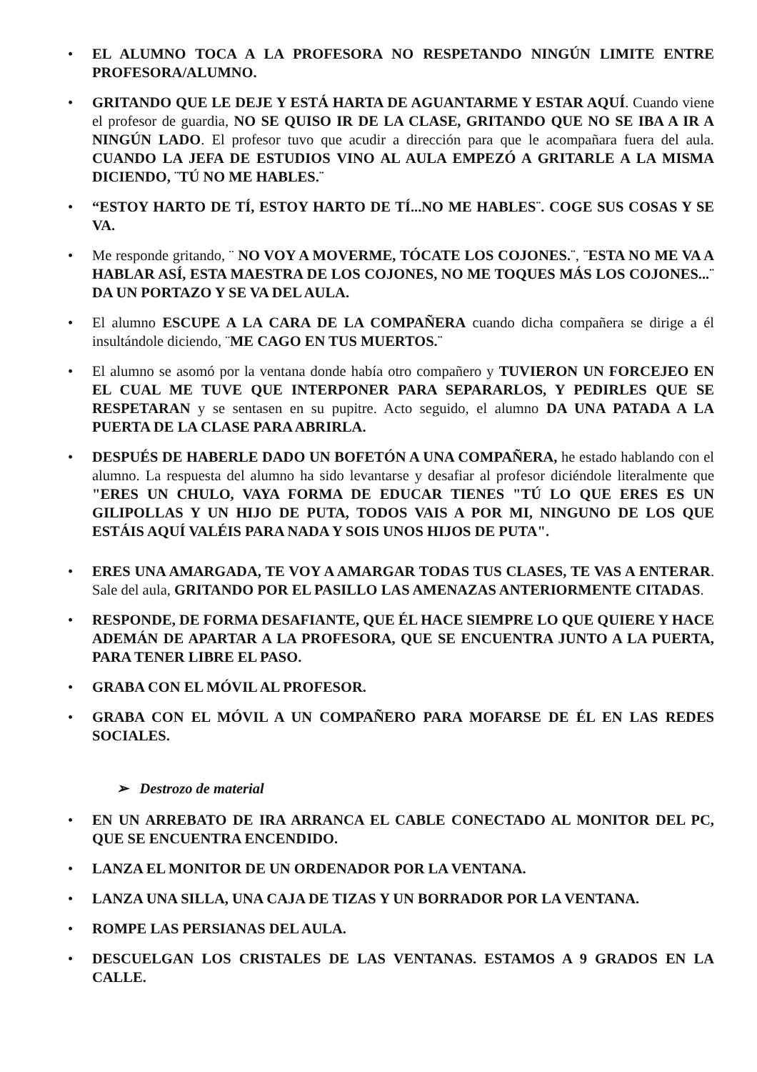• EL ALUMNO TOCA A LA PROFESORA NO RESPETANDO NINGÚN LIMITE ENTRE PROFESORA/ALUMNO.
• GRITANDO QUE LE DEJE Y ESTÁ HARTA DE AGUANTARME Y ESTAR AQUÍ. Cuando viene el profesor de guardia, NO SE QUISO IR DE LA CLASE, GRITANDO QUE NO SE IBA A IR A NINGÚN LADO. El profesor tuvo que acudir a dirección para que le acompañara fuera del aula. CUANDO LA JEFA DE ESTUDIOS VINO AL AULA EMPEZÓ A GRITARLE A LA MISMA DICIENDO, ¨TÚ NO ME HABLES.¨
• “ESTOY HARTO DE TÍ, ESTOY HARTO DE TÍ...NO ME HABLES¨. COGE SUS COSAS Y SE VA.
• Me responde gritando, ¨ NO VOY A MOVERME, TÓCATE LOS COJONES.¨, ¨ESTA NO ME VA A HABLAR ASÍ, ESTA MAESTRA DE LOS COJONES, NO ME TOQUES MÁS LOS COJONES...¨ DA UN PORTAZO Y SE VA DEL AULA.
• El alumno ESCUPE A LA CARA DE LA COMPAÑERA cuando dicha compañera se dirige a él insultándole diciendo, ¨ME CAGO EN TUS MUERTOS.¨
• El alumno se asomó por la ventana donde había otro compañero y TUVIERON UN FORCEJEO EN EL CUAL ME TUVE QUE INTERPONER PARA SEPARARLOS, Y PEDIRLES QUE SE RESPETARAN y se sentasen en su pupitre. Acto seguido, el alumno DA UNA PATADA A LA PUERTA DE LA CLASE PARA ABRIRLA.
• DESPUÉS DE HABERLE DADO UN BOFETÓN A UNA COMPAÑERA, he estado hablando con el alumno. La respuesta del alumno ha sido levantarse y desafiar al profesor diciéndole literalmente que "ERES UN CHULO, VAYA FORMA DE EDUCAR TIENES "TÚ LO QUE ERES ES UN GILIPOLLAS Y UN HIJO DE PUTA, TODOS VAIS A POR MI, NINGUNO DE LOS QUE ESTÁIS AQUÍ VALÉIS PARA NADA Y SOIS UNOS HIJOS DE PUTA".
• ERES UNA AMARGADA, TE VOY A AMARGAR TODAS TUS CLASES, TE VAS A ENTERAR. Sale del aula, GRITANDO POR EL PASILLO LAS AMENAZAS ANTERIORMENTE CITADAS.
• RESPONDE, DE FORMA DESAFIANTE, QUE ÉL HACE SIEMPRE LO QUE QUIERE Y HACE ADEMÁN DE APARTAR A LA PROFESORA, QUE SE ENCUENTRA JUNTO A LA PUERTA, PARA TENER LIBRE EL PASO.
• GRABA CON EL MÓVIL AL PROFESOR.
• GRABA CON EL MÓVIL A UN COMPAÑERO PARA MOFARSE DE ÉL EN LAS REDES SOCIALES.
➢ Destrozo de material
• EN UN ARREBATO DE IRA ARRANCA EL CABLE CONECTADO AL MONITOR DEL PC, QUE SE ENCUENTRA ENCENDIDO.
• LANZA EL MONITOR DE UN ORDENADOR POR LA VENTANA.
• LANZA UNA SILLA, UNA CAJA DE TIZAS Y UN BORRADOR POR LA VENTANA.
• ROMPE LAS PERSIANAS DEL AULA.
• DESCUELGAN LOS CRISTALES DE LAS VENTANAS. ESTAMOS A 9 GRADOS EN LA CALLE.